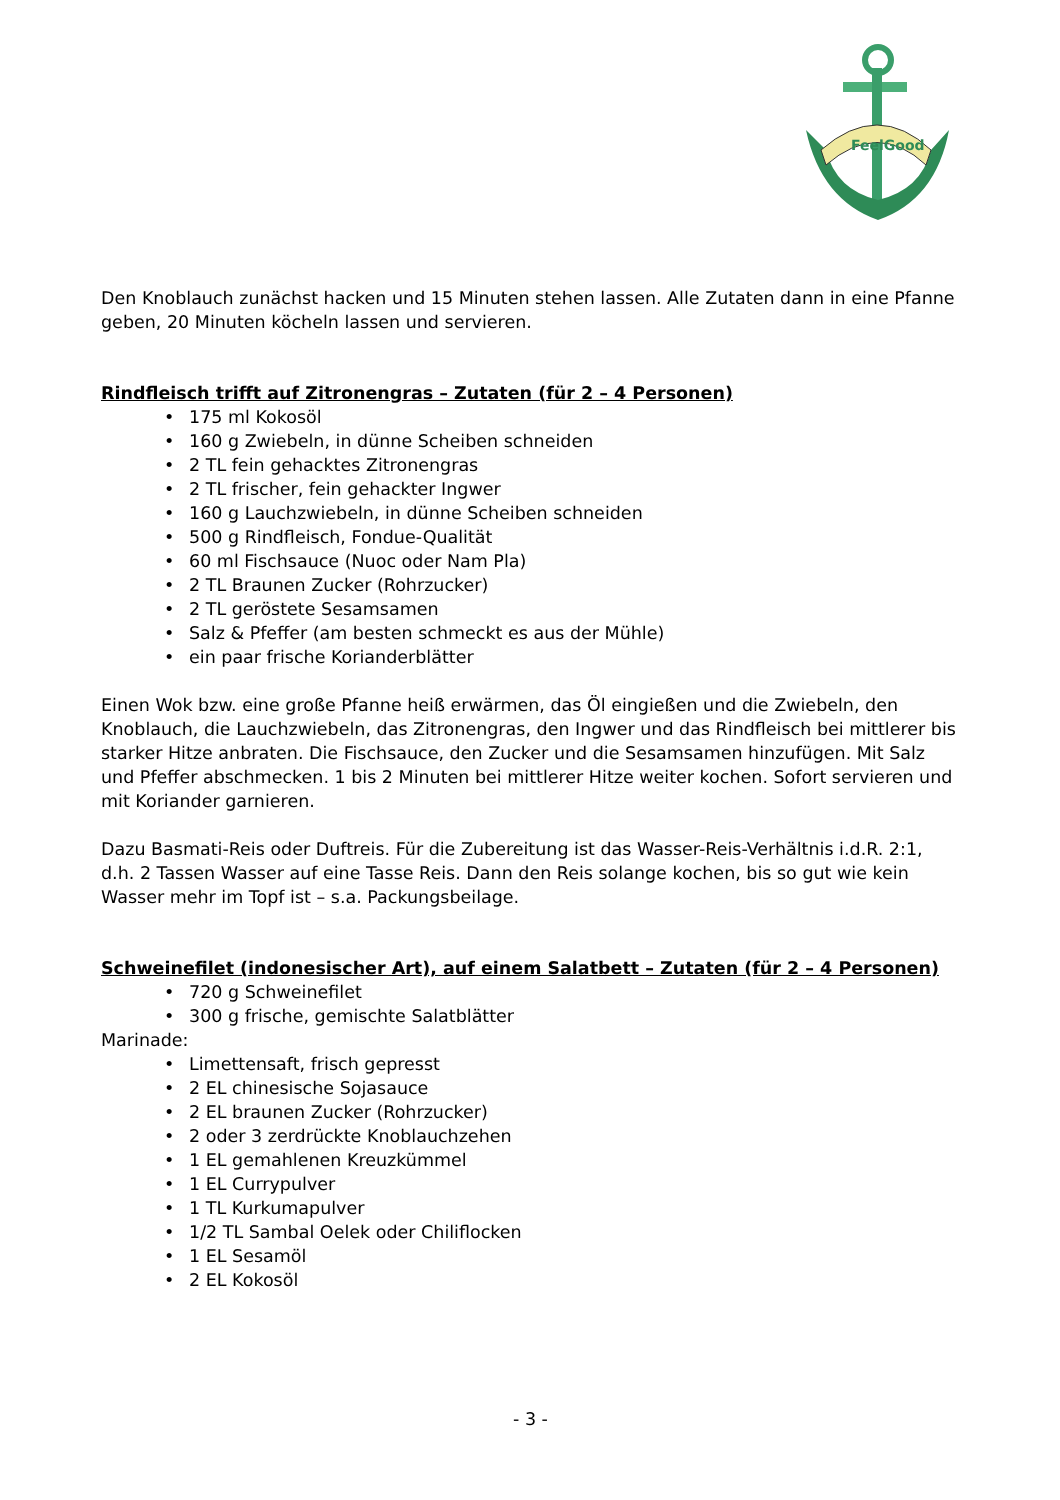FeelGood
Den Knoblauch zunächst hacken und 15 Minuten stehen lassen. Alle Zutaten dann in eine Pfanne geben, 20 Minuten köcheln lassen und servieren.
Rindfleisch trifft auf Zitronengras – Zutaten (für 2 – 4 Personen)
• 175 ml Kokosöl
• 160 g Zwiebeln, in dünne Scheiben schneiden
• 2 TL fein gehacktes Zitronengras
• 2 TL frischer, fein gehackter Ingwer
• 160 g Lauchzwiebeln, in dünne Scheiben schneiden
• 500 g Rindfleisch, Fondue-Qualität
• 60 ml Fischsauce (Nuoc oder Nam Pla)
• 2 TL Braunen Zucker (Rohrzucker)
• 2 TL geröstete Sesamsamen
• Salz & Pfeffer (am besten schmeckt es aus der Mühle)
• ein paar frische Korianderblätter
Einen Wok bzw. eine große Pfanne heiß erwärmen, das Öl eingießen und die Zwiebeln, den Knoblauch, die Lauchzwiebeln, das Zitronengras, den Ingwer und das Rindfleisch bei mittlerer bis starker Hitze anbraten. Die Fischsauce, den Zucker und die Sesamsamen hinzufügen. Mit Salz und Pfeffer abschmecken. 1 bis 2 Minuten bei mittlerer Hitze weiter kochen. Sofort servieren und mit Koriander garnieren.
Dazu Basmati-Reis oder Duftreis. Für die Zubereitung ist das Wasser-Reis-Verhältnis i.d.R. 2:1, d.h. 2 Tassen Wasser auf eine Tasse Reis. Dann den Reis solange kochen, bis so gut wie kein Wasser mehr im Topf ist – s.a. Packungsbeilage.
Schweinefilet (indonesischer Art), auf einem Salatbett – Zutaten (für 2 – 4 Personen)
• 720 g Schweinefilet
• 300 g frische, gemischte Salatblätter
Marinade:
• Limettensaft, frisch gepresst
• 2 EL chinesische Sojasauce
• 2 EL braunen Zucker (Rohrzucker)
• 2 oder 3 zerdrückte Knoblauchzehen
• 1 EL gemahlenen Kreuzkümmel
• 1 EL Currypulver
• 1 TL Kurkumapulver
• 1/2 TL Sambal Oelek oder Chiliflocken
• 1 EL Sesamöl
• 2 EL Kokosöl
- 3 -